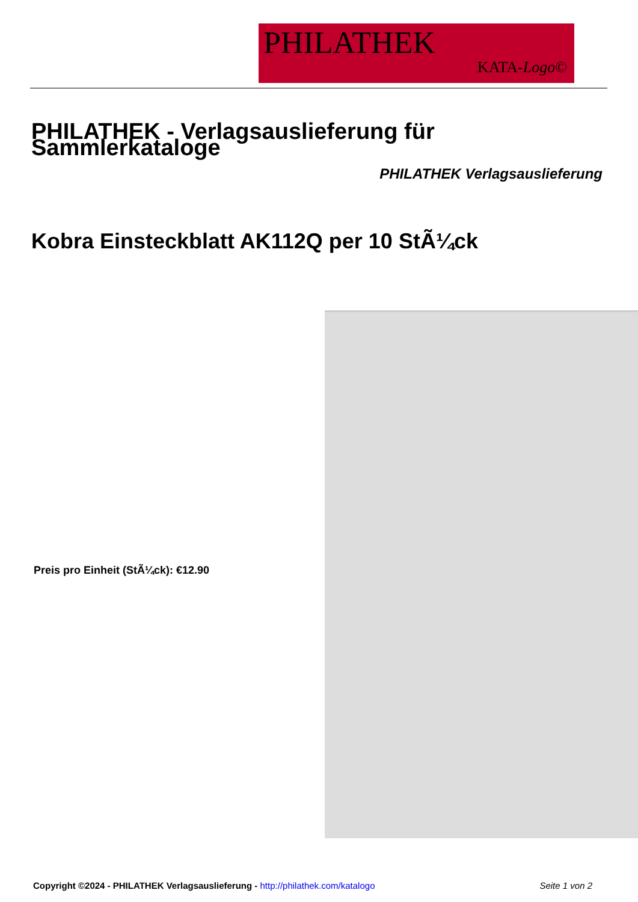PHILATHEK
KATA-Logo©
PHILATHEK - Verlagsauslieferung für Sammlerkataloge
PHILATHEK Verlagsauslieferung
Kobra Einsteckblatt AK112Q per 10 StÃ¼ck
Preis pro Einheit (StÃ¼ck): €12.90
Copyright ©2024 - PHILATHEK Verlagsauslieferung - http://philathek.com/katalogo Seite 1 von 2